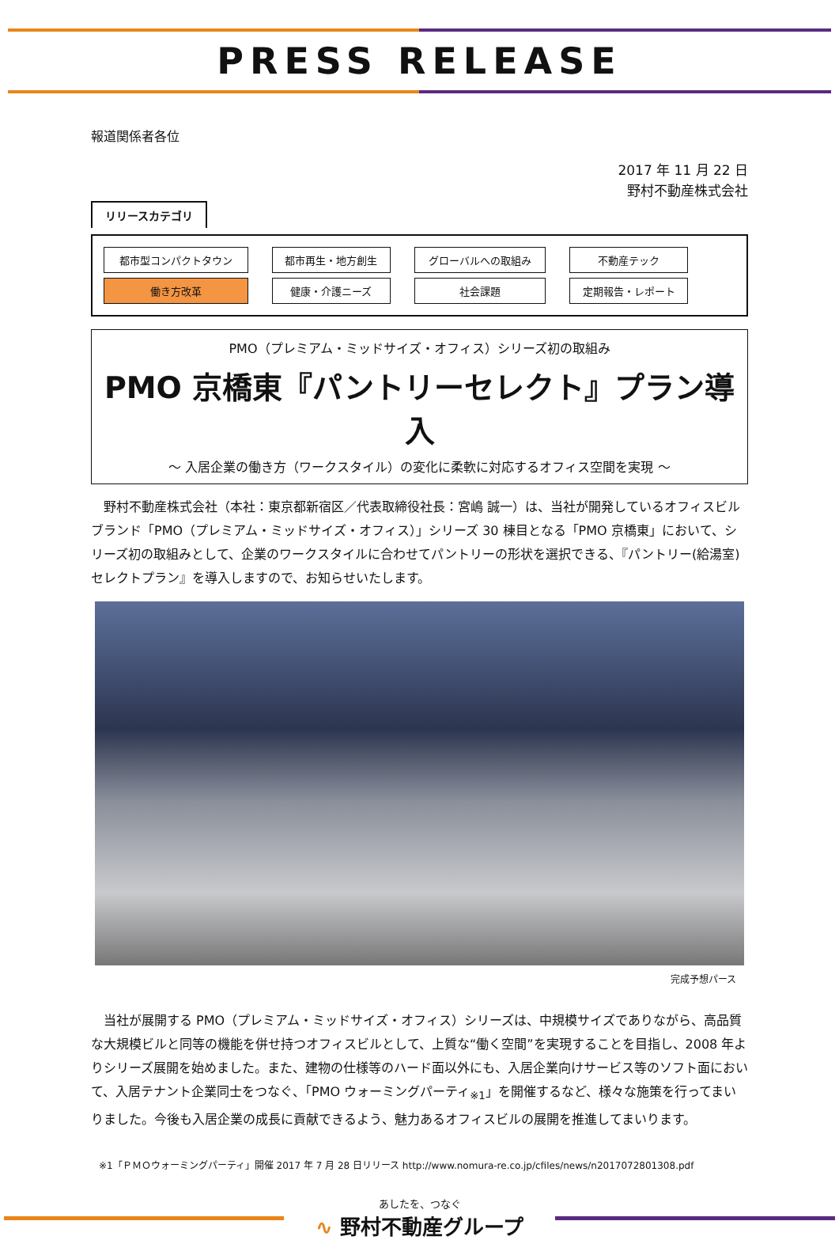PRESS RELEASE
報道関係者各位
2017 年 11 月 22 日
野村不動産株式会社
リリースカテゴリ
| 都市型コンパクトタウン | 都市再生・地方創生 | グローバルへの取組み | 不動産テック |
| 働き方改革 | 健康・介護ニーズ | 社会課題 | 定期報告・レポート |
PMO（プレミアム・ミッドサイズ・オフィス）シリーズ初の取組み
PMO 京橋東『パントリーセレクト』プラン導入
～ 入居企業の働き方（ワークスタイル）の変化に柔軟に対応するオフィス空間を実現 ～
　野村不動産株式会社（本社：東京都新宿区／代表取締役社長：宮嶋 誠一）は、当社が開発しているオフィスビルブランド「PMO（プレミアム・ミッドサイズ・オフィス）」シリーズ 30 棟目となる「PMO 京橋東」において、シリーズ初の取組みとして、企業のワークスタイルに合わせてパントリーの形状を選択できる、『パントリー(給湯室)セレクトプラン』を導入しますので、お知らせいたします。
完成予想パース
　当社が展開する PMO（プレミアム・ミッドサイズ・オフィス）シリーズは、中規模サイズでありながら、高品質な大規模ビルと同等の機能を併せ持つオフィスビルとして、上質な“働く空間”を実現することを目指し、2008 年よりシリーズ展開を始めました。また、建物の仕様等のハード面以外にも、入居企業向けサービス等のソフト面において、入居テナント企業同士をつなぐ、「PMO ウォーミングパーティ<sub>※1</sub>」を開催するなど、様々な施策を行ってまいりました。今後も入居企業の成長に貢献できるよう、魅力あるオフィスビルの展開を推進してまいります。
※1「ＰＭＯウォーミングパーティ」開催 2017 年 7 月 28 日リリース http://www.nomura-re.co.jp/cfiles/news/n2017072801308.pdf
あしたを、つなぐ
∿ 野村不動産グループ